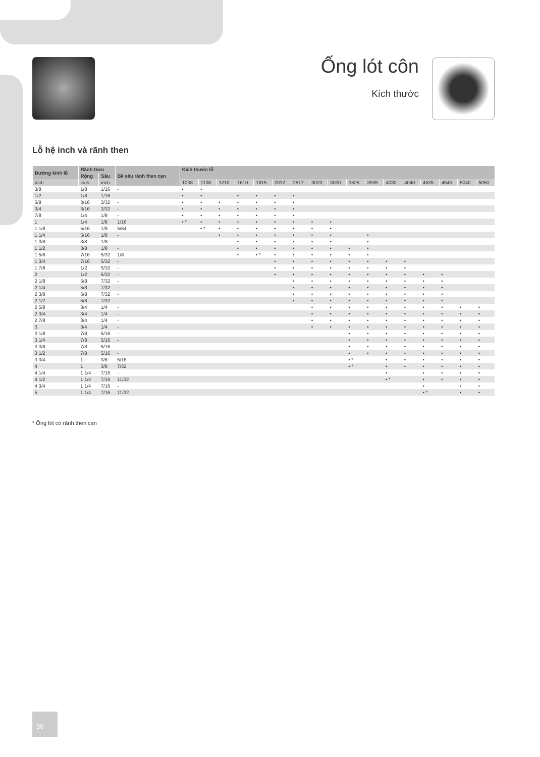Ống lót côn
Kích thước
Lỗ hệ inch và rãnh then
| Đường kính lỗ | Rãnh then | | Bề sâu rãnh then cạn | Kích thước lỗ | | | | | | | | | | | | | | | | |
| --- | --- | --- | --- | --- | --- | --- | --- | --- | --- | --- | --- | --- | --- | --- | --- | --- | --- | --- | --- | --- |
| | Rộng | Sâu | | | | | | | | | | | | | | | | | | |
| inch | inch | inch | | 1008 | 1108 | 1210 | 1610 | 1615 | 2012 | 2517 | 3020 | 3030 | 3525 | 3535 | 4030 | 4040 | 4535 | 4545 | 5040 | 5050 |
| 3/8 | 1/8 | 1/16 | - | • | • | | | | | | | | | | | | | | | |
| 1/2 | 1/8 | 1/16 | - | • | • | | • | • | • | • | | | | | | | | | | |
| 5/8 | 3/16 | 3/32 | - | • | • | • | • | • | • | • | | | | | | | | | | |
| 3/4 | 3/16 | 3/32 | - | • | • | • | • | • | • | • | | | | | | | | | | |
| 7/8 | 1/4 | 1/8 | - | • | • | • | • | • | • | • | | | | | | | | | | |
| 1 | 1/4 | 1/8 | 1/16 | • * | • | • | • | • | • | • | • | • | | | | | | | | |
| 1 1/8 | 5/16 | 1/8 | 5/64 | | • * | • | • | • | • | • | • | • | | | | | | | | |
| 1 1/4 | 5/16 | 1/8 | - | | | • | • | • | • | • | • | • | | • | | | | | | |
| 1 3/8 | 3/8 | 1/8 | - | | | | • | • | • | • | • | • | | • | | | | | | |
| 1 1/2 | 3/8 | 1/8 | - | | | | • | • | • | • | • | • | • | • | | | | | | |
| 1 5/8 | 7/16 | 5/32 | 1/8 | | | | • | • * | • | • | • | • | • | • | | | | | | |
| 1 3/4 | 7/16 | 5/32 | - | | | | | | • | • | • | • | • | • | • | • | | | | |
| 1 7/8 | 1/2 | 5/32 | - | | | | | | • | • | • | • | • | • | • | • | | | | |
| 2 | 1/2 | 5/32 | - | | | | | | • | • | • | • | • | • | • | • | • | • | | |
| 2 1/8 | 5/8 | 7/32 | - | | | | | | | • | • | • | • | • | • | • | • | • | | |
| 2 1/4 | 5/8 | 7/32 | - | | | | | | | • | • | • | • | • | • | • | • | • | | |
| 2 3/8 | 5/8 | 7/32 | - | | | | | | | • | • | • | • | • | • | • | • | • | | |
| 2 1/2 | 5/8 | 7/32 | - | | | | | | | • | • | • | • | • | • | • | • | • | | |
| 2 5/8 | 3/4 | 1/4 | - | | | | | | | | • | • | • | • | • | • | • | • | • | • |
| 2 3/4 | 3/4 | 1/4 | - | | | | | | | | • | • | • | • | • | • | • | • | • | • |
| 2 7/8 | 3/4 | 1/4 | - | | | | | | | | • | • | • | • | • | • | • | • | • | • |
| 3 | 3/4 | 1/4 | - | | | | | | | | • | • | • | • | • | • | • | • | • | • |
| 3 1/8 | 7/8 | 5/16 | - | | | | | | | | | | • | • | • | • | • | • | • | • |
| 3 1/4 | 7/8 | 5/16 | - | | | | | | | | | | • | • | • | • | • | • | • | • |
| 3 3/8 | 7/8 | 5/16 | - | | | | | | | | | | • | • | • | • | • | • | • | • |
| 3 1/2 | 7/8 | 5/16 | - | | | | | | | | | | • | • | • | • | • | • | • | • |
| 3 3/4 | 1 | 3/8 | 5/16 | | | | | | | | | | • * | | • | • | • | • | • | • |
| 4 | 1 | 3/8 | 7/32 | | | | | | | | | | • * | | • | • | • | • | • | • |
| 4 1/4 | 1 1/4 | 7/16 | - | | | | | | | | | | | | • | | • | • | • | • |
| 4 1/2 | 1 1/4 | 7/16 | 11/32 | | | | | | | | | | | | • * | | • | • | • | • |
| 4 3/4 | 1 1/4 | 7/16 | - | | | | | | | | | | | | | | • | | • | • |
| 5 | 1 1/4 | 7/16 | 11/32 | | | | | | | | | | | | | | • * | | • | • |
* Ống lót có rãnh then cạn
96